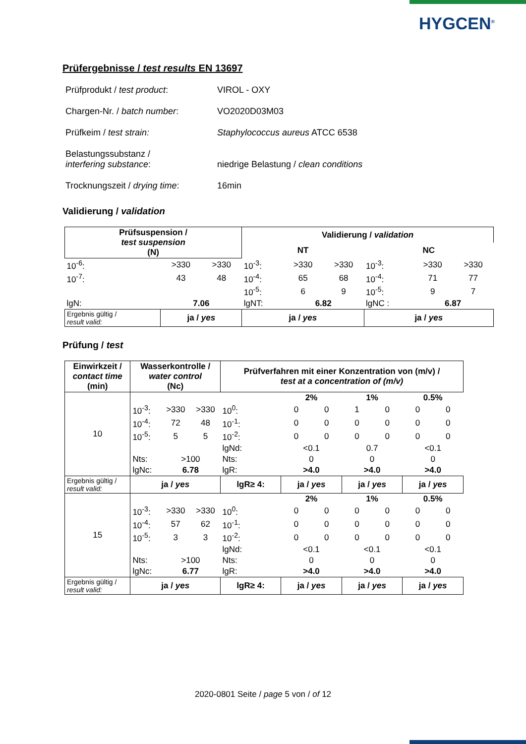HYGCEN<sup>®</sup>
Prüfergebnisse / test results EN 13697
| Prüfprodukt / test product : | VIROL - OXY |
| Chargen-Nr. / batch number : | VO2020D03M03 |
| Prüfkeim / test strain: | Staphylococcus aureus ATCC 6538 |
| Belastungssubstanz / interfering substance : | niedrige Belastung / clean conditions |
| Trocknungszeit / drying time : | 16min |
Validierung / validation
| Prüfsuspension / test suspension (N) | | | Validierung / validation | | | | | |
| --- | --- | --- | --- | --- | --- | --- | --- | --- |
| | | | NT | | | NC | | |
| 10<sup>-6</sup>: | >330 | >330 | 10<sup>-3</sup>: | >330 | >330 | 10<sup>-3</sup>: | >330 | >330 |
| 10<sup>-7</sup>: | 43 | 48 | 10<sup>-4</sup>: | 65 | 68 | 10<sup>-4</sup>: | 71 | 77 |
| | | | 10<sup>-5</sup>: | 6 | 9 | 10<sup>-5</sup>: | 9 | 7 |
| lgN: | 7.06 | | lgNT: | 6.82 | | lgNC : | 6.87 | |
| Ergebnis gültig / result valid: | ja / yes | | ja / yes | | | ja / yes | | |
Prüfung / test
| Einwirkzeit / contact time (min) | Wasserkontrolle / water control (Nc) | | | Prüfverfahren mit einer Konzentration von (m/v) / test at a concentration of (m/v) | | | | | | |
| --- | --- | --- | --- | --- | --- | --- | --- | --- | --- | --- |
| 10 | | | | | 2% | | 1% | | 0.5% | |
| | 10<sup>-3</sup>: | >330 | >330 | 10<sup>0</sup>: | 0 | 0 | 1 | 0 | 0 | 0 |
| | 10<sup>-4</sup>: | 72 | 48 | 10<sup>-1</sup>: | 0 | 0 | 0 | 0 | 0 | 0 |
| | 10<sup>-5</sup>: | 5 | 5 | 10<sup>-2</sup>: | 0 | 0 | 0 | 0 | 0 | 0 |
| | | | | lgNd: | <0.1 | | 0.7 | | <0.1 | |
| | Nts: | >100 | | Nts: | 0 | | 0 | | 0 | |
| | lgNc: | 6.78 | | lgR: | >4.0 | | >4.0 | | >4.0 | |
| Ergebnis gültig / result valid: | ja / yes | | | lgR≥ 4: | ja / yes | | ja / yes | | ja / yes | |
| 15 | | | | | 2% | | 1% | | 0.5% | |
| | 10<sup>-3</sup>: | >330 | >330 | 10<sup>0</sup>: | 0 | 0 | 0 | 0 | 0 | 0 |
| | 10<sup>-4</sup>: | 57 | 62 | 10<sup>-1</sup>: | 0 | 0 | 0 | 0 | 0 | 0 |
| | 10<sup>-5</sup>: | 3 | 3 | 10<sup>-2</sup>: | 0 | 0 | 0 | 0 | 0 | 0 |
| | | | | lgNd: | <0.1 | | <0.1 | | <0.1 | |
| | Nts: | >100 | | Nts: | 0 | | 0 | | 0 | |
| | lgNc: | 6.77 | | lgR: | >4.0 | | >4.0 | | >4.0 | |
| Ergebnis gültig / result valid: | ja / yes | | | lgR≥ 4: | ja / yes | | ja / yes | | ja / yes | |
2020-0801 Seite / page 5 von / of 12